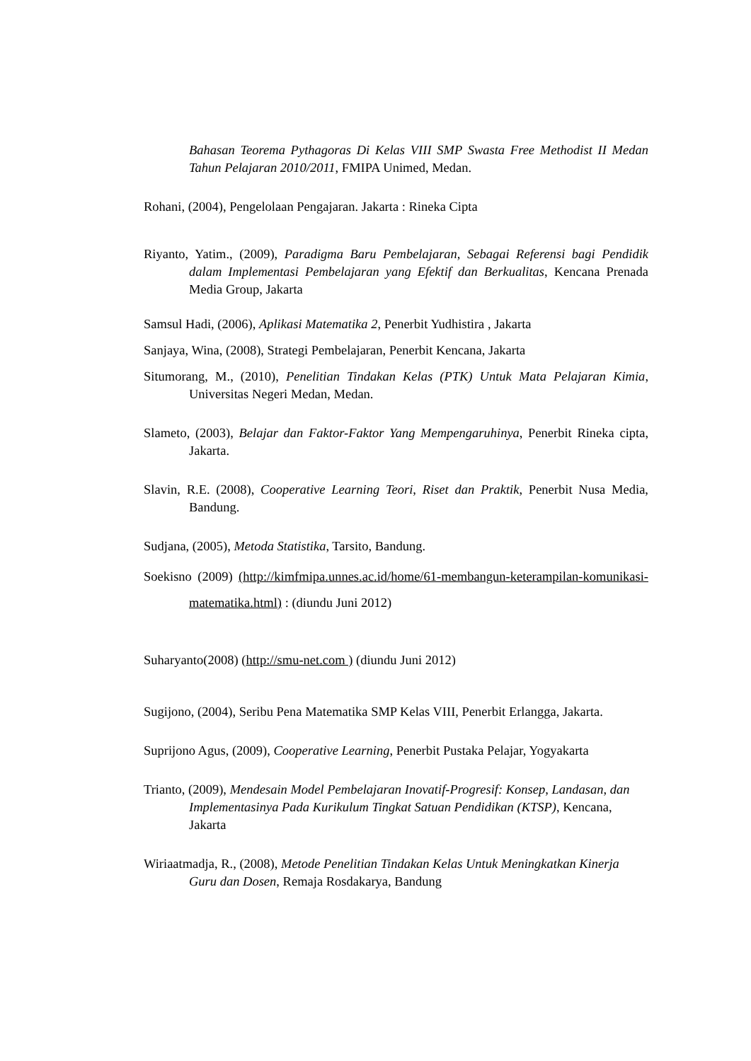Bahasan Teorema Pythagoras Di Kelas VIII SMP Swasta Free Methodist II Medan Tahun Pelajaran 2010/2011, FMIPA Unimed, Medan.
Rohani, (2004), Pengelolaan Pengajaran. Jakarta : Rineka Cipta
Riyanto, Yatim., (2009), Paradigma Baru Pembelajaran, Sebagai Referensi bagi Pendidik dalam Implementasi Pembelajaran yang Efektif dan Berkualitas, Kencana Prenada Media Group, Jakarta
Samsul Hadi, (2006), Aplikasi Matematika 2, Penerbit Yudhistira , Jakarta
Sanjaya, Wina, (2008), Strategi Pembelajaran, Penerbit Kencana, Jakarta
Situmorang, M., (2010), Penelitian Tindakan Kelas (PTK) Untuk Mata Pelajaran Kimia, Universitas Negeri Medan, Medan.
Slameto, (2003), Belajar dan Faktor-Faktor Yang Mempengaruhinya, Penerbit Rineka cipta, Jakarta.
Slavin, R.E. (2008), Cooperative Learning Teori, Riset dan Praktik, Penerbit Nusa Media, Bandung.
Sudjana, (2005), Metoda Statistika, Tarsito, Bandung.
Soekisno (2009) (http://kimfmipa.unnes.ac.id/home/61-membangun-keterampilan-komunikasi-matematika.html) : (diundu Juni 2012)
Suharyanto(2008) (http://smu-net.com ) (diundu Juni 2012)
Sugijono, (2004), Seribu Pena Matematika SMP Kelas VIII, Penerbit Erlangga, Jakarta.
Suprijono Agus, (2009), Cooperative Learning, Penerbit Pustaka Pelajar, Yogyakarta
Trianto, (2009), Mendesain Model Pembelajaran Inovatif-Progresif: Konsep, Landasan, dan Implementasinya Pada Kurikulum Tingkat Satuan Pendidikan (KTSP), Kencana, Jakarta
Wiriaatmadja, R., (2008), Metode Penelitian Tindakan Kelas Untuk Meningkatkan Kinerja Guru dan Dosen, Remaja Rosdakarya, Bandung